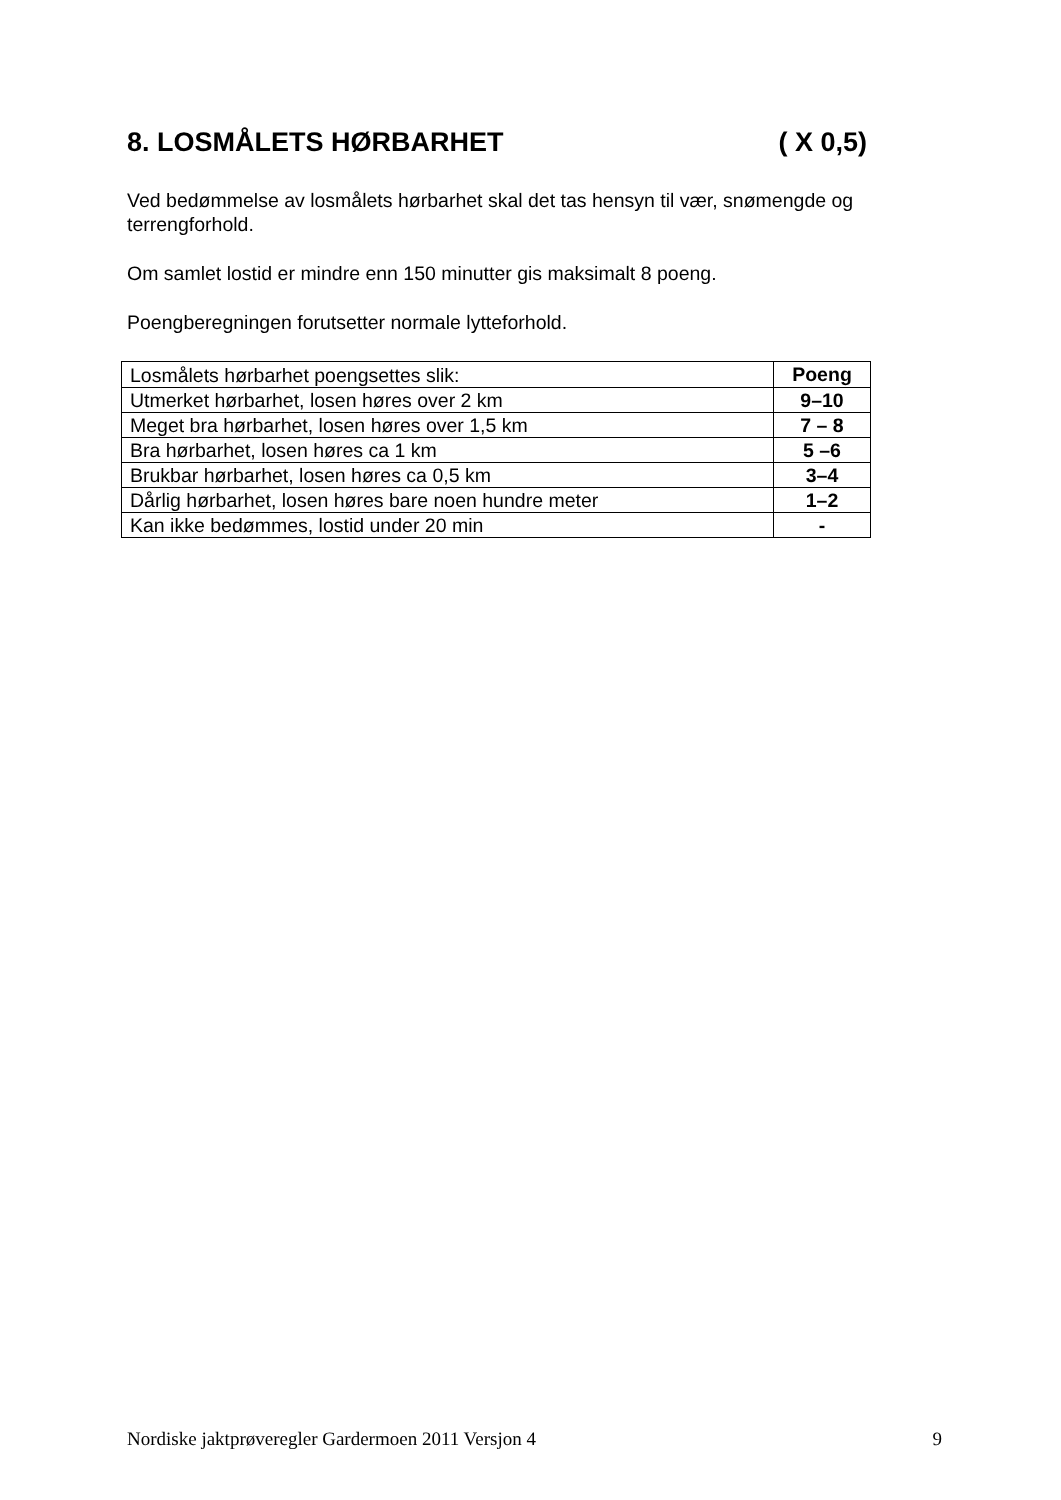8. LOSMÅLETS HØRBARHET ( X 0,5)
Ved bedømmelse av losmålets hørbarhet skal det tas hensyn til vær, snømengde og terrengforhold.
Om samlet lostid er mindre enn 150 minutter gis maksimalt 8 poeng.
Poengberegningen forutsetter normale lytteforhold.
| Losmålets hørbarhet poengsettes slik: | Poeng |
| Utmerket hørbarhet, losen høres over 2 km | 9–10 |
| Meget bra hørbarhet, losen høres over 1,5 km | 7 – 8 |
| Bra hørbarhet, losen høres ca 1 km | 5 –6 |
| Brukbar hørbarhet, losen høres ca 0,5 km | 3–4 |
| Dårlig hørbarhet, losen høres bare noen hundre meter | 1–2 |
| Kan ikke bedømmes, lostid under 20 min | - |
Nordiske jaktprøveregler Gardermoen 2011 Versjon 4 9